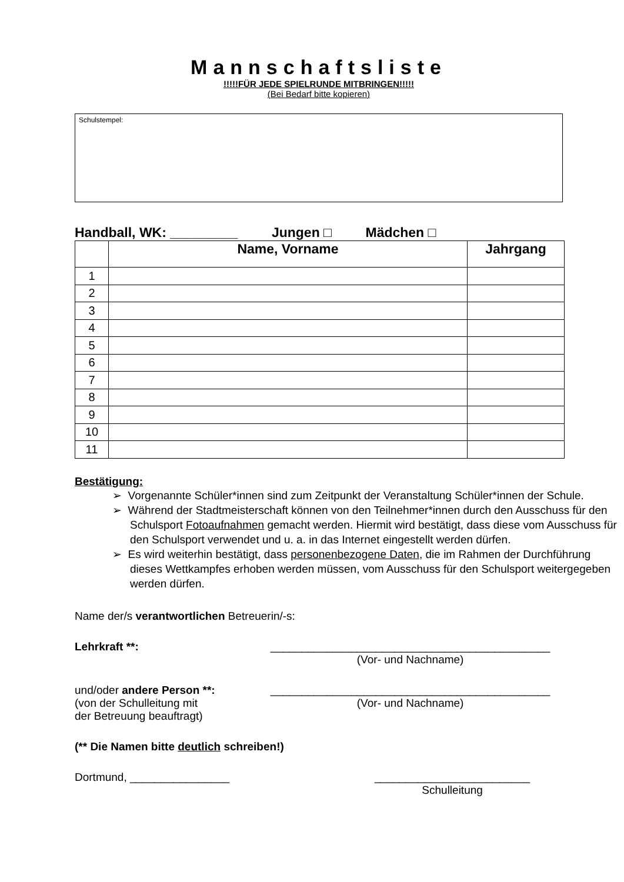Mannschaftsliste
!!!!!FÜR JEDE SPIELRUNDE MITBRINGEN!!!!!
(Bei Bedarf bitte kopieren)
Schulstempel:
Handball, WK: _________ Jungen □ Mädchen □
| | Name, Vorname | Jahrgang |
| --- | --- | --- |
| 1 | | |
| 2 | | |
| 3 | | |
| 4 | | |
| 5 | | |
| 6 | | |
| 7 | | |
| 8 | | |
| 9 | | |
| 10 | | |
| 11 | | |
Bestätigung:
➢ Vorgenannte Schüler*innen sind zum Zeitpunkt der Veranstaltung Schüler*innen der Schule.
➢ Während der Stadtmeisterschaft können von den Teilnehmer*innen durch den Ausschuss für den Schulsport Fotoaufnahmen gemacht werden. Hiermit wird bestätigt, dass diese vom Ausschuss für den Schulsport verwendet und u. a. in das Internet eingestellt werden dürfen.
➢ Es wird weiterhin bestätigt, dass personenbezogene Daten, die im Rahmen der Durchführung dieses Wettkampfes erhoben werden müssen, vom Ausschuss für den Schulsport weitergegeben werden dürfen.
Name der/s verantwortlichen Betreuerin/-s:
Lehrkraft **: _____________________________________________
(Vor- und Nachname)
und/oder andere Person **:
(von der Schulleitung mit
der Betreuung beauftragt)
_____________________________________________
(Vor- und Nachname)
(** Die Namen bitte deutlich schreiben!)
Dortmund, ________________ _________________________
Schulleitung